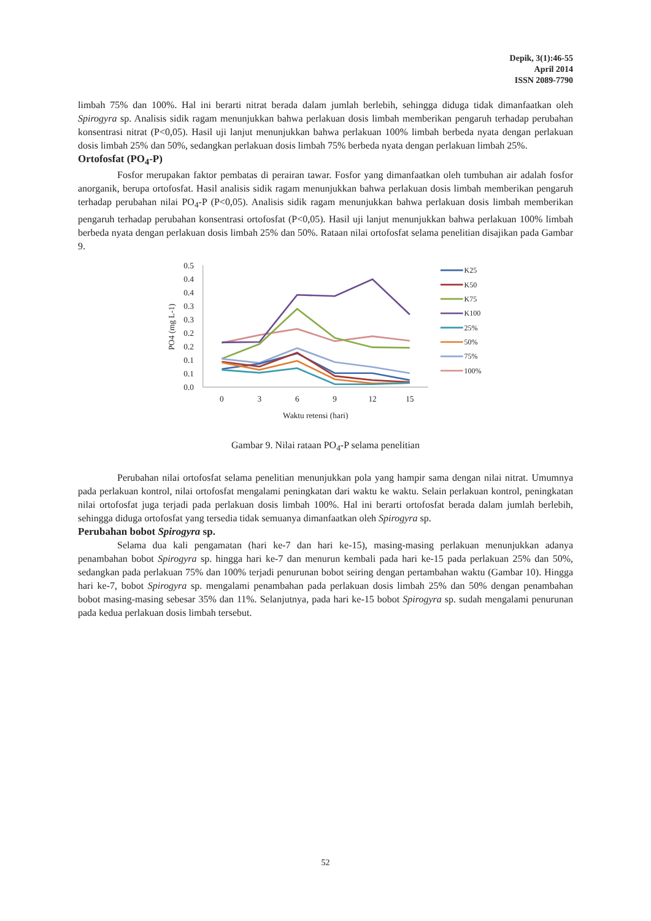Depik, 3(1):46-55
April 2014
ISSN 2089-7790
limbah 75% dan 100%. Hal ini berarti nitrat berada dalam jumlah berlebih, sehingga diduga tidak dimanfaatkan oleh Spirogyra sp. Analisis sidik ragam menunjukkan bahwa perlakuan dosis limbah memberikan pengaruh terhadap perubahan konsentrasi nitrat (P<0,05). Hasil uji lanjut menunjukkan bahwa perlakuan 100% limbah berbeda nyata dengan perlakuan dosis limbah 25% dan 50%, sedangkan perlakuan dosis limbah 75% berbeda nyata dengan perlakuan limbah 25%.
Ortofosfat (PO<sub>4</sub>-P)
Fosfor merupakan faktor pembatas di perairan tawar. Fosfor yang dimanfaatkan oleh tumbuhan air adalah fosfor anorganik, berupa ortofosfat. Hasil analisis sidik ragam menunjukkan bahwa perlakuan dosis limbah memberikan pengaruh terhadap perubahan nilai PO<sub>4</sub>-P (P<0,05). Analisis sidik ragam menunjukkan bahwa perlakuan dosis limbah memberikan pengaruh terhadap perubahan konsentrasi ortofosfat (P<0,05). Hasil uji lanjut menunjukkan bahwa perlakuan 100% limbah berbeda nyata dengan perlakuan dosis limbah 25% dan 50%. Rataan nilai ortofosfat selama penelitian disajikan pada Gambar 9.
0.5
0.4
0.4
0.3
0.3
0.2
0.2
0.1
0.1
0.0
0
3
6
9
12
15
Waktu retensi (hari)
PO4 (mg L-1)
K25
K50
K75
K100
25%
50%
75%
100%
Gambar 9. Nilai rataan PO<sub>4</sub>-P selama penelitian
Perubahan nilai ortofosfat selama penelitian menunjukkan pola yang hampir sama dengan nilai nitrat. Umumnya pada perlakuan kontrol, nilai ortofosfat mengalami peningkatan dari waktu ke waktu. Selain perlakuan kontrol, peningkatan nilai ortofosfat juga terjadi pada perlakuan dosis limbah 100%. Hal ini berarti ortofosfat berada dalam jumlah berlebih, sehingga diduga ortofosfat yang tersedia tidak semuanya dimanfaatkan oleh Spirogyra sp.
Perubahan bobot Spirogyra sp.
Selama dua kali pengamatan (hari ke-7 dan hari ke-15), masing-masing perlakuan menunjukkan adanya penambahan bobot Spirogyra sp. hingga hari ke-7 dan menurun kembali pada hari ke-15 pada perlakuan 25% dan 50%, sedangkan pada perlakuan 75% dan 100% terjadi penurunan bobot seiring dengan pertambahan waktu (Gambar 10). Hingga hari ke-7, bobot Spirogyra sp. mengalami penambahan pada perlakuan dosis limbah 25% dan 50% dengan penambahan bobot masing-masing sebesar 35% dan 11%. Selanjutnya, pada hari ke-15 bobot Spirogyra sp. sudah mengalami penurunan pada kedua perlakuan dosis limbah tersebut.
52